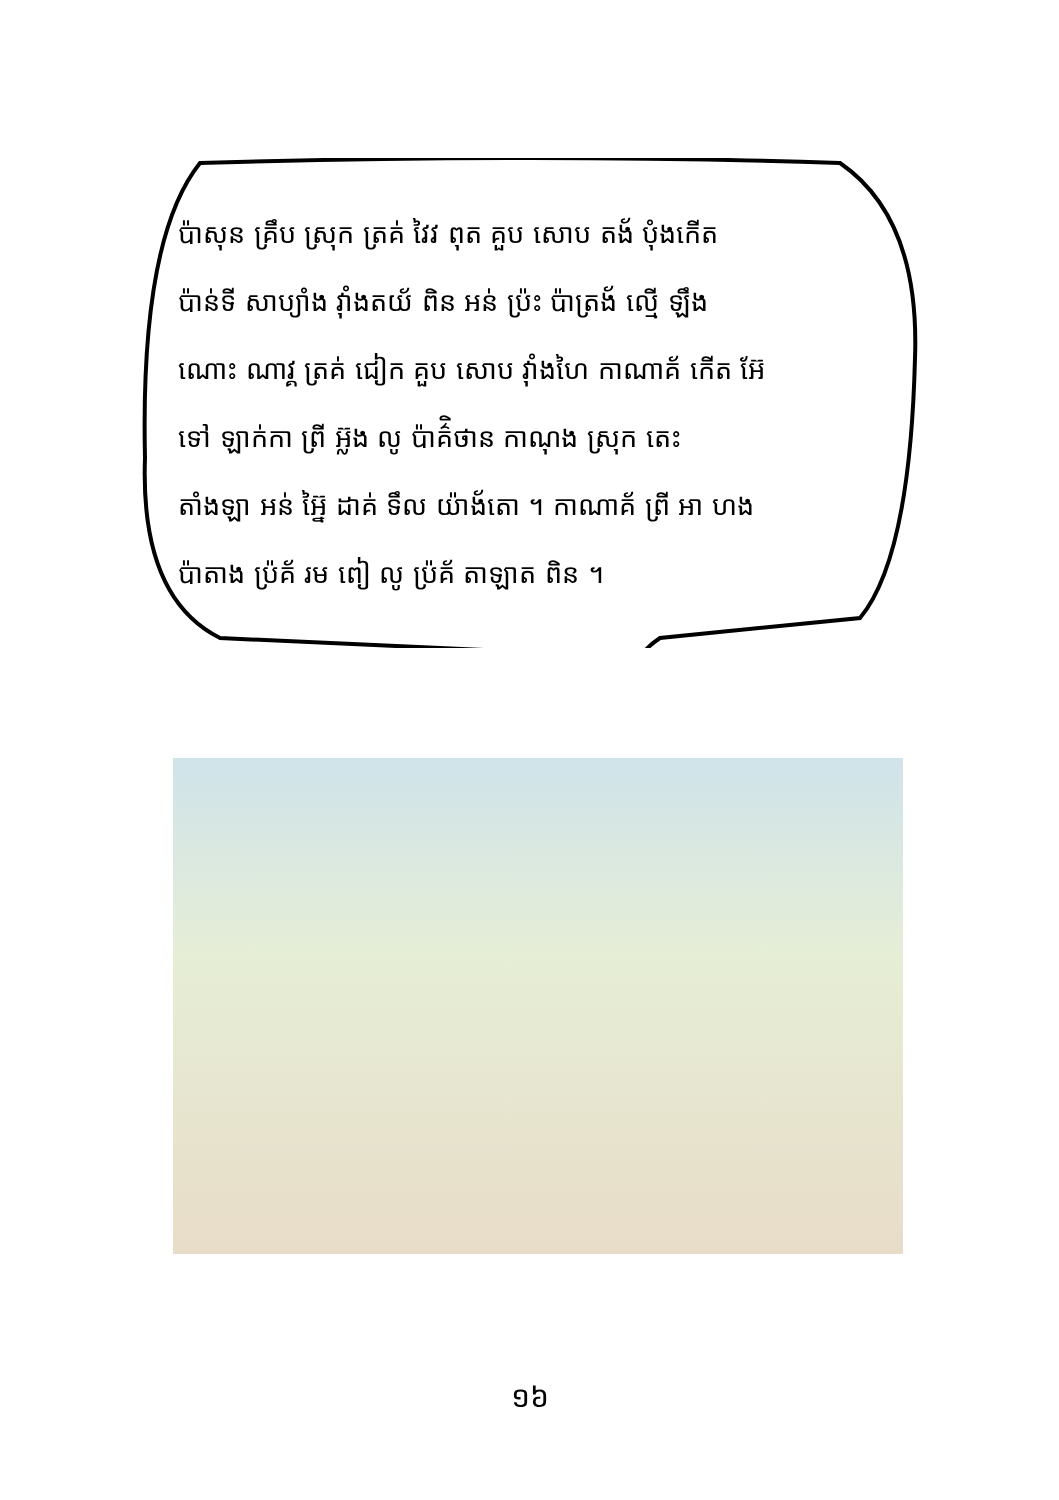ប៉ាសុន គ្រឹប ស្រុក ត្រគ់ វៃវ ពុត គួប សោប តង័ បុំងកើត
ប៉ាន់ទី សាប្យាំង វ៉ាំងតយ័ ពិន អន់ ប្រ៉ះ ប៉ាត្រង័ ល្មើ ឡឹង
ណោះ ណាវ្គ ត្រគ់ ជៀក គួប សោប វ៉ាំងហៃ កាណាគ័ កើត អ៊ែ
ទៅ ឡាក់កា ព្រី អ៊្លង លូ ប៉ាគ៌ិថាន កាណុង ស្រុក តេះ
តាំងឡា អន់ អ៊ៃ្ន ដាគ់ ទឹល យ៉ាង័តោ ។ កាណាគ័ ព្រី អា ហង
ប៉ាតាង ប្រ៉គ័ រម ពៀ លូ ប្រ៉គ័ តាឡាត ពិន ។
១៦